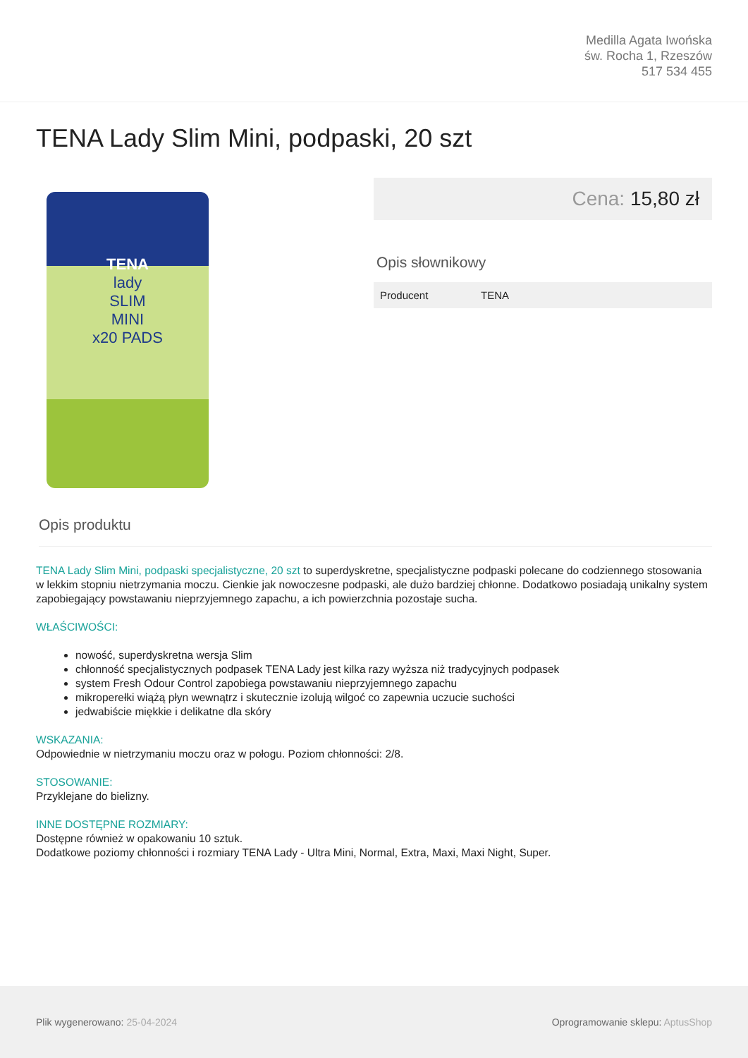Medilla Agata Iwońska
św. Rocha 1, Rzeszów
517 534 455
TENA Lady Slim Mini, podpaski, 20 szt
TENA
lady
SLIM
MINI
x20 PADS
Cena: 15,80 zł
Opis słownikowy
| Producent | TENA |
Opis produktu
TENA Lady Slim Mini, podpaski specjalistyczne, 20 szt to superdyskretne, specjalistyczne podpaski polecane do codziennego stosowania w lekkim stopniu nietrzymania moczu. Cienkie jak nowoczesne podpaski, ale dużo bardziej chłonne. Dodatkowo posiadają unikalny system zapobiegający powstawaniu nieprzyjemnego zapachu, a ich powierzchnia pozostaje sucha.
WŁAŚCIWOŚCI:
nowość, superdyskretna wersja Slim
chłonność specjalistycznych podpasek TENA Lady jest kilka razy wyższa niż tradycyjnych podpasek
system Fresh Odour Control zapobiega powstawaniu nieprzyjemnego zapachu
mikroperełki wiążą płyn wewnątrz i skutecznie izolują wilgoć co zapewnia uczucie suchości
jedwabiście miękkie i delikatne dla skóry
WSKAZANIA:
Odpowiednie w nietrzymaniu moczu oraz w połogu. Poziom chłonności: 2/8.
STOSOWANIE:
Przyklejane do bielizny.
INNE DOSTĘPNE ROZMIARY:
Dostępne również w opakowaniu 10 sztuk.
Dodatkowe poziomy chłonności i rozmiary TENA Lady - Ultra Mini, Normal, Extra, Maxi, Maxi Night, Super.
Plik wygenerowano: 25-04-2024
Oprogramowanie sklepu: AptusShop